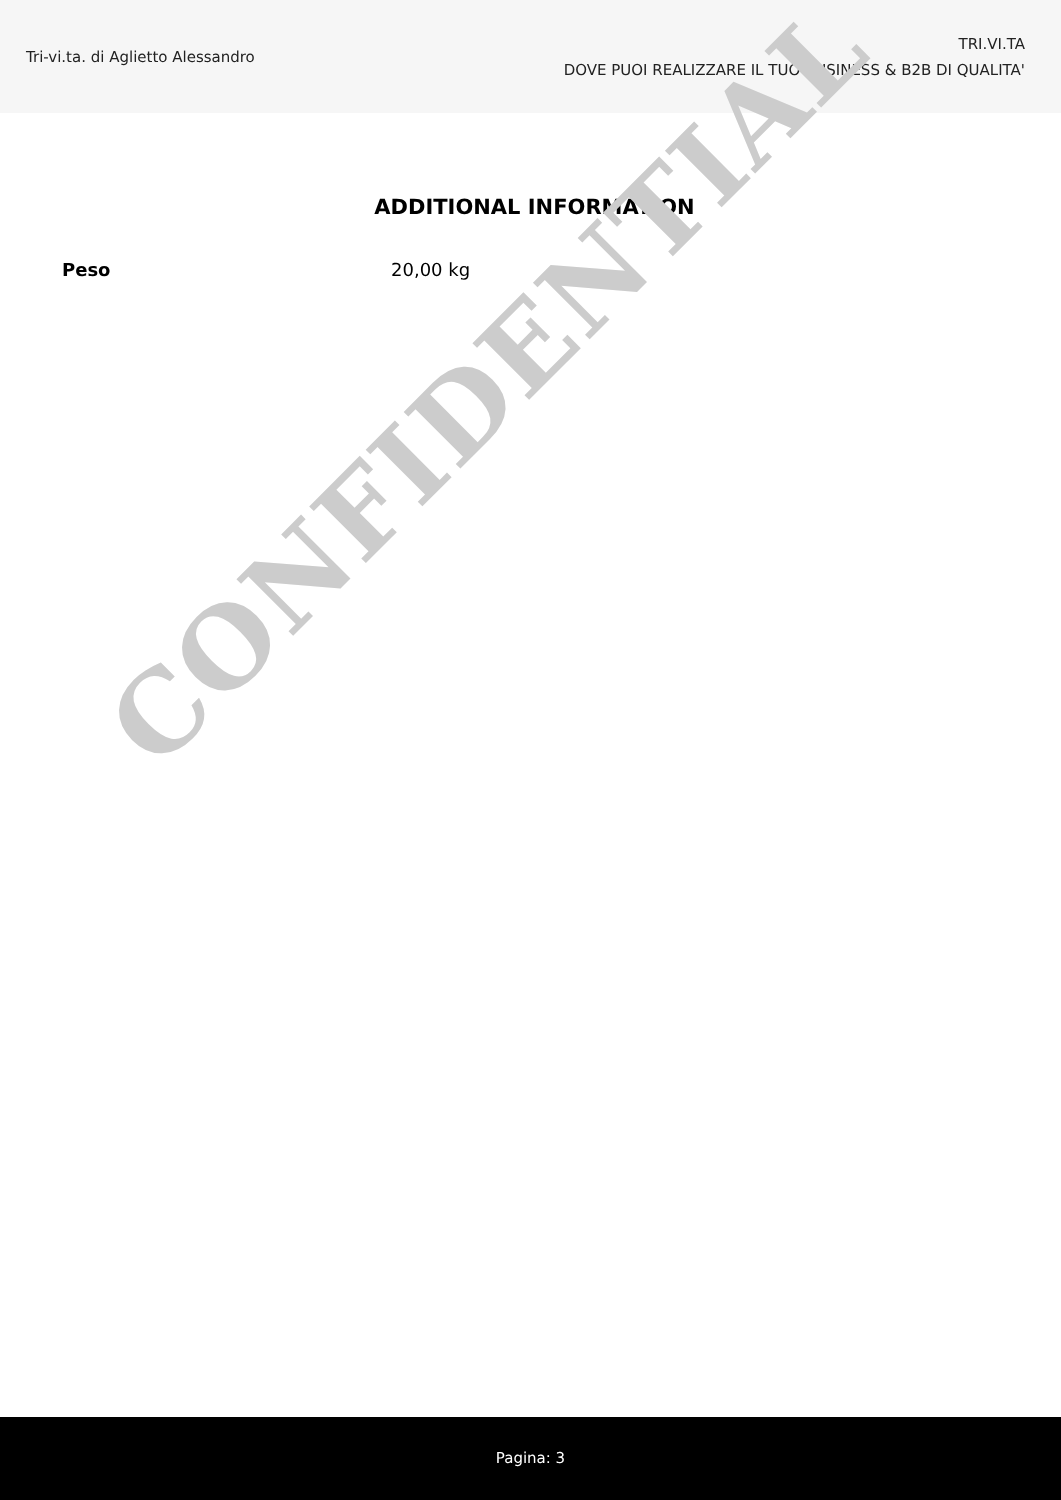Tri-vi.ta. di Aglietto Alessandro
TRI.VI.TA
DOVE PUOI REALIZZARE IL TUO BUSINESS & B2B DI QUALITA'
ADDITIONAL INFORMATION
| Peso | 20,00 kg |
CONFIDENTIAL
Pagina: 3